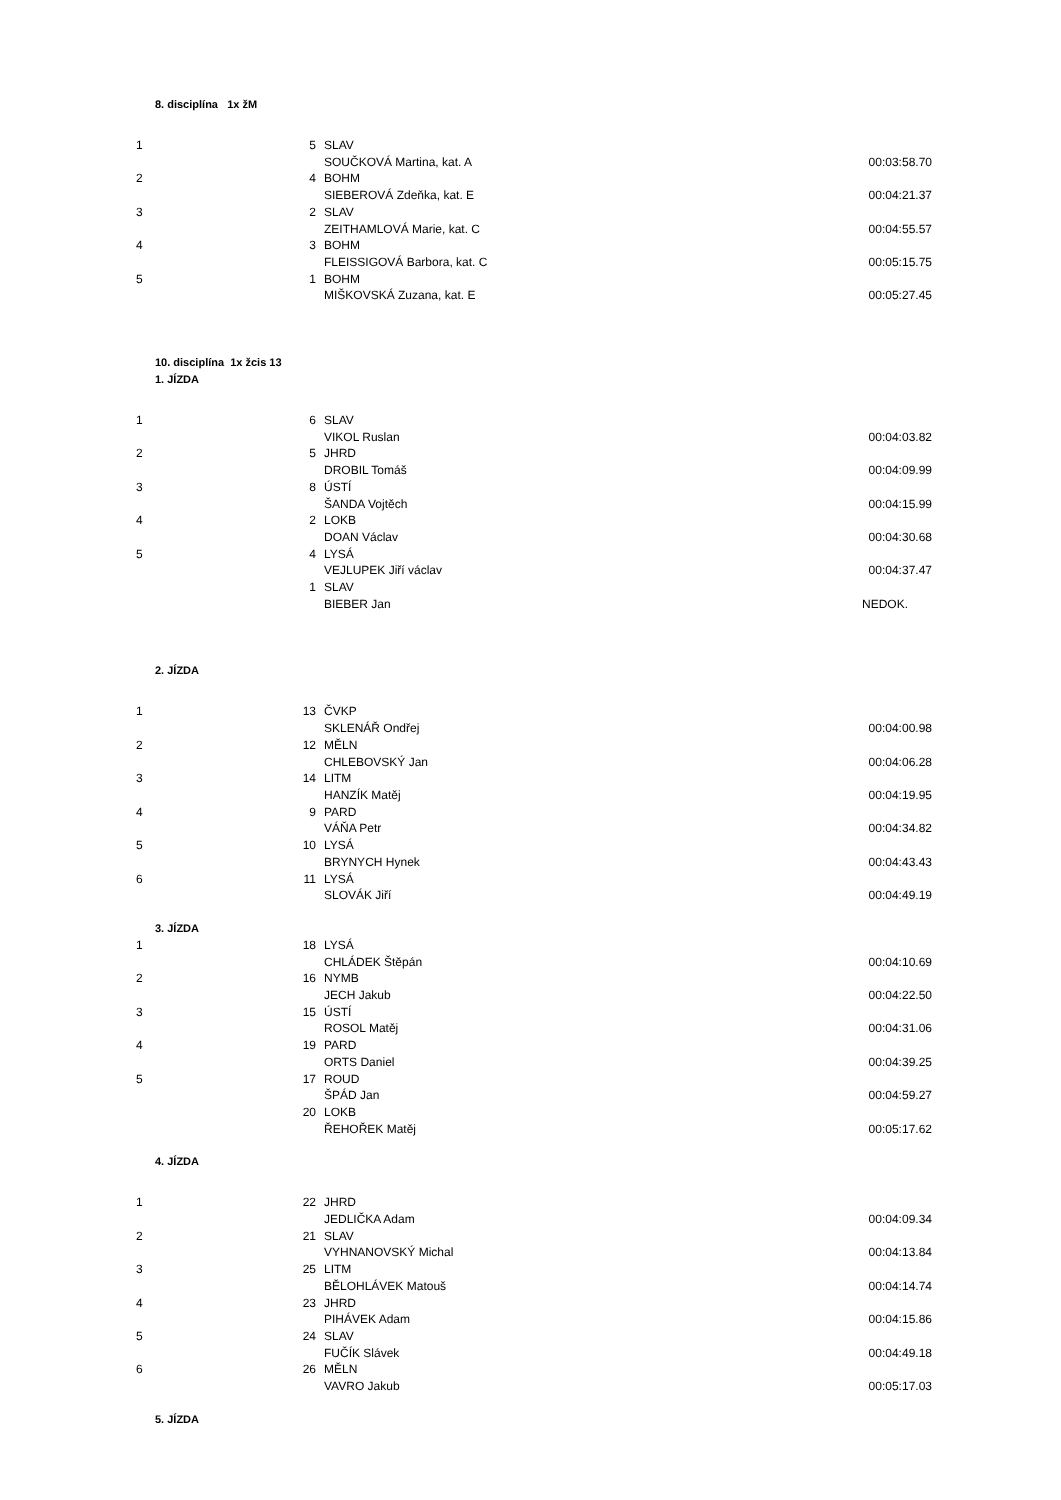8. disciplína 1x žM
| 1 | 5 | SLAV | |
| | | SOUČKOVÁ Martina, kat. A | 00:03:58.70 |
| 2 | 4 | BOHM | |
| | | SIEBEROVÁ Zdeňka, kat. E | 00:04:21.37 |
| 3 | 2 | SLAV | |
| | | ZEITHAMLOVÁ Marie, kat. C | 00:04:55.57 |
| 4 | 3 | BOHM | |
| | | FLEISSIGOVÁ Barbora, kat. C | 00:05:15.75 |
| 5 | 1 | BOHM | |
| | | MIŠKOVSKÁ Zuzana, kat. E | 00:05:27.45 |
10. disciplína 1x žcis 13
1. JÍZDA
| 1 | 6 | SLAV | |
| | | VIKOL Ruslan | 00:04:03.82 |
| 2 | 5 | JHRD | |
| | | DROBIL Tomáš | 00:04:09.99 |
| 3 | 8 | ÚSTÍ | |
| | | ŠANDA Vojtěch | 00:04:15.99 |
| 4 | 2 | LOKB | |
| | | DOAN Václav | 00:04:30.68 |
| 5 | 4 | LYSÁ | |
| | | VEJLUPEK Jiří václav | 00:04:37.47 |
| | 1 | SLAV | |
| | | BIEBER Jan | NEDOK. |
2. JÍZDA
| 1 | 13 | ČVKP | |
| | | SKLENÁŘ Ondřej | 00:04:00.98 |
| 2 | 12 | MĚLN | |
| | | CHLEBOVSKÝ Jan | 00:04:06.28 |
| 3 | 14 | LITM | |
| | | HANZÍK Matěj | 00:04:19.95 |
| 4 | 9 | PARD | |
| | | VÁŇA Petr | 00:04:34.82 |
| 5 | 10 | LYSÁ | |
| | | BRYNYCH Hynek | 00:04:43.43 |
| 6 | 11 | LYSÁ | |
| | | SLOVÁK Jiří | 00:04:49.19 |
3. JÍZDA
| 1 | 18 | LYSÁ | |
| | | CHLÁDEK Štěpán | 00:04:10.69 |
| 2 | 16 | NYMB | |
| | | JECH Jakub | 00:04:22.50 |
| 3 | 15 | ÚSTÍ | |
| | | ROSOL Matěj | 00:04:31.06 |
| 4 | 19 | PARD | |
| | | ORTS Daniel | 00:04:39.25 |
| 5 | 17 | ROUD | |
| | | ŠPÁD Jan | 00:04:59.27 |
| | 20 | LOKB | |
| | | ŘEHOŘEK Matěj | 00:05:17.62 |
4. JÍZDA
| 1 | 22 | JHRD | |
| | | JEDLIČKA Adam | 00:04:09.34 |
| 2 | 21 | SLAV | |
| | | VYHNANOVSKÝ Michal | 00:04:13.84 |
| 3 | 25 | LITM | |
| | | BĚLOHLÁVEK Matouš | 00:04:14.74 |
| 4 | 23 | JHRD | |
| | | PIHÁVEK Adam | 00:04:15.86 |
| 5 | 24 | SLAV | |
| | | FUČÍK Slávek | 00:04:49.18 |
| 6 | 26 | MĚLN | |
| | | VAVRO Jakub | 00:05:17.03 |
5. JÍZDA